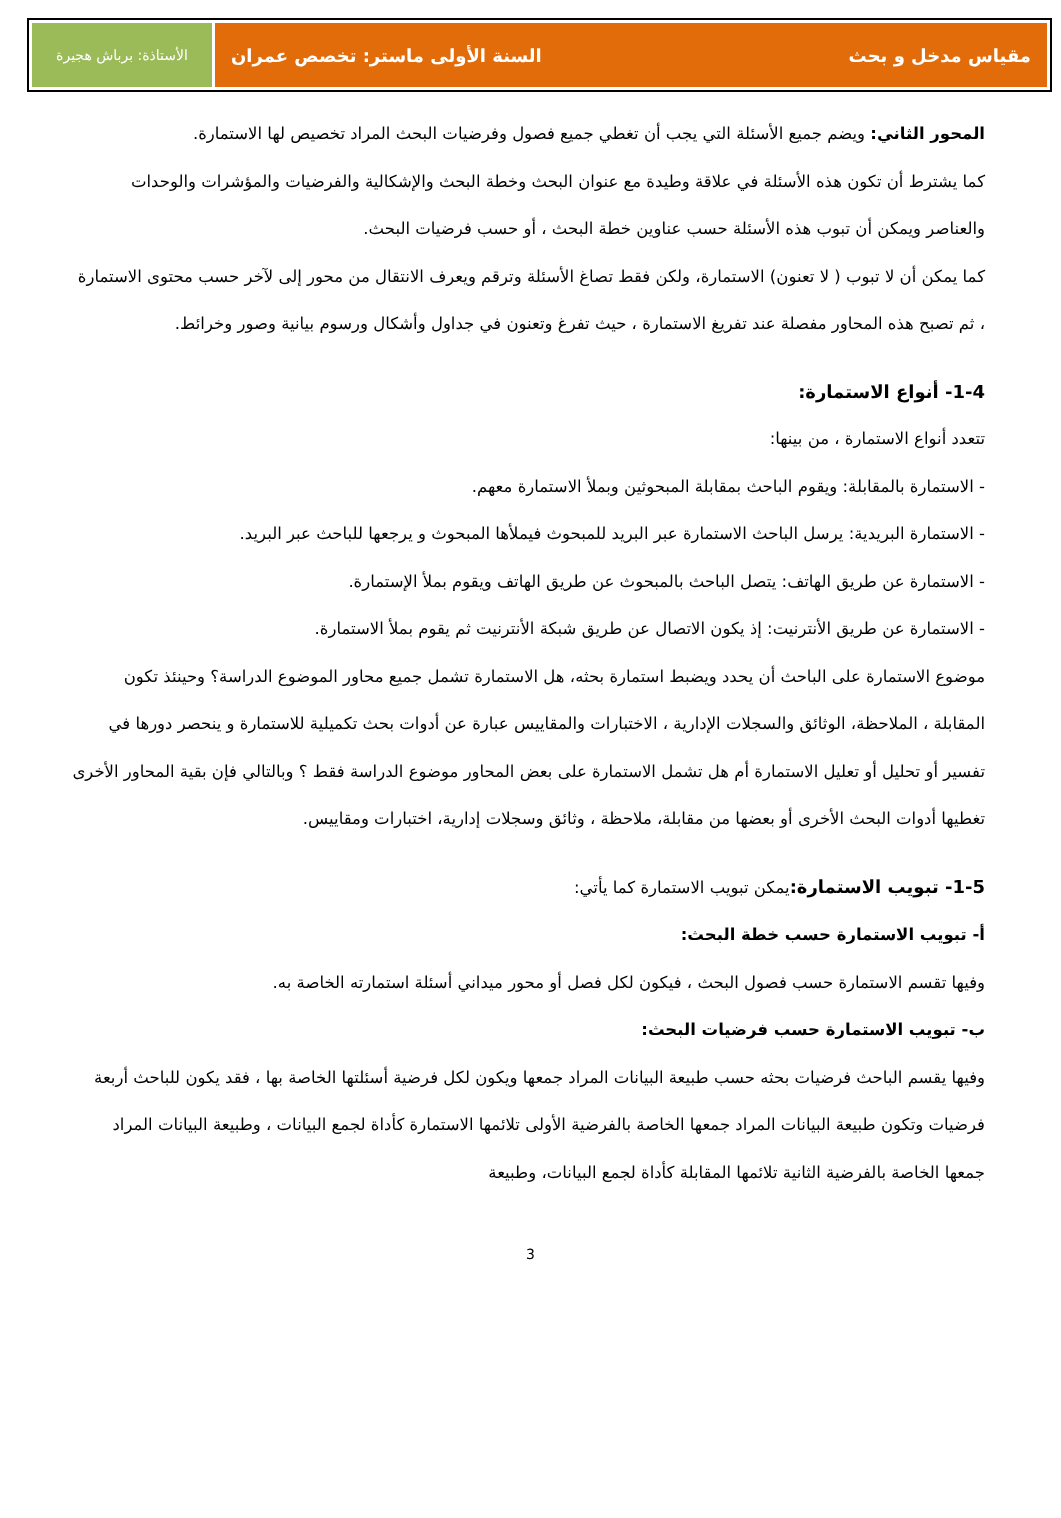مقياس مدخل و بحث السنة الأولى ماستر: تخصص عمران
الأستاذة: برباش هجيرة
المحور الثاني: ويضم جميع الأسئلة التي يجب أن تغطي جميع فصول وفرضيات البحث المراد تخصيص لها الاستمارة.
كما يشترط أن تكون هذه الأسئلة في علاقة وطيدة مع عنوان البحث وخطة البحث والإشكالية والفرضيات والمؤشرات والوحدات والعناصر ويمكن أن تبوب هذه الأسئلة حسب عناوين خطة البحث ، أو حسب فرضيات البحث.
كما يمكن أن لا تبوب ( لا تعنون) الاستمارة، ولكن فقط تصاغ الأسئلة وترقم ويعرف الانتقال من محور إلى لآخر حسب محتوى الاستمارة ، ثم تصبح هذه المحاور مفصلة عند تفريغ الاستمارة ، حيث تفرغ وتعنون في جداول وأشكال ورسوم بيانية وصور وخرائط.
1-4- أنواع الاستمارة:
تتعدد أنواع الاستمارة ، من بينها:
- الاستمارة بالمقابلة: ويقوم الباحث بمقابلة المبحوثين وبملأ الاستمارة معهم.
- الاستمارة البريدية: يرسل الباحث الاستمارة عبر البريد للمبحوث فيملأها المبحوث و يرجعها للباحث عبر البريد.
- الاستمارة عن طريق الهاتف: يتصل الباحث بالمبحوث عن طريق الهاتف ويقوم بملأ الإستمارة.
- الاستمارة عن طريق الأنترنيت: إذ يكون الاتصال عن طريق شبكة الأنترنيت ثم يقوم بملأ الاستمارة.
موضوع الاستمارة على الباحث أن يحدد ويضبط استمارة بحثه، هل الاستمارة تشمل جميع محاور الموضوع الدراسة؟ وحينئذ تكون المقابلة ، الملاحظة، الوثائق والسجلات الإدارية ، الاختبارات والمقاييس عبارة عن أدوات بحث تكميلية للاستمارة و ينحصر دورها في تفسير أو تحليل أو تعليل الاستمارة أم هل تشمل الاستمارة على بعض المحاور موضوع الدراسة فقط ؟ وبالتالي فإن بقية المحاور الأخرى تغطيها أدوات البحث الأخرى أو بعضها من مقابلة، ملاحظة ، وثائق وسجلات إدارية، اختبارات ومقاييس.
1-5- تبويب الاستمارة:يمكن تبويب الاستمارة كما يأتي:
أ- تبويب الاستمارة حسب خطة البحث:
وفيها تقسم الاستمارة حسب فصول البحث ، فيكون لكل فصل أو محور ميداني أسئلة استمارته الخاصة به.
ب- تبويب الاستمارة حسب فرضيات البحث:
وفيها يقسم الباحث فرضيات بحثه حسب طبيعة البيانات المراد جمعها ويكون لكل فرضية أسئلتها الخاصة بها ، فقد يكون للباحث أربعة فرضيات وتكون طبيعة البيانات المراد جمعها الخاصة بالفرضية الأولى تلائمها الاستمارة كأداة لجمع البيانات ، وطبيعة البيانات المراد جمعها الخاصة بالفرضية الثانية تلائمها المقابلة كأداة لجمع البيانات، وطبيعة
3